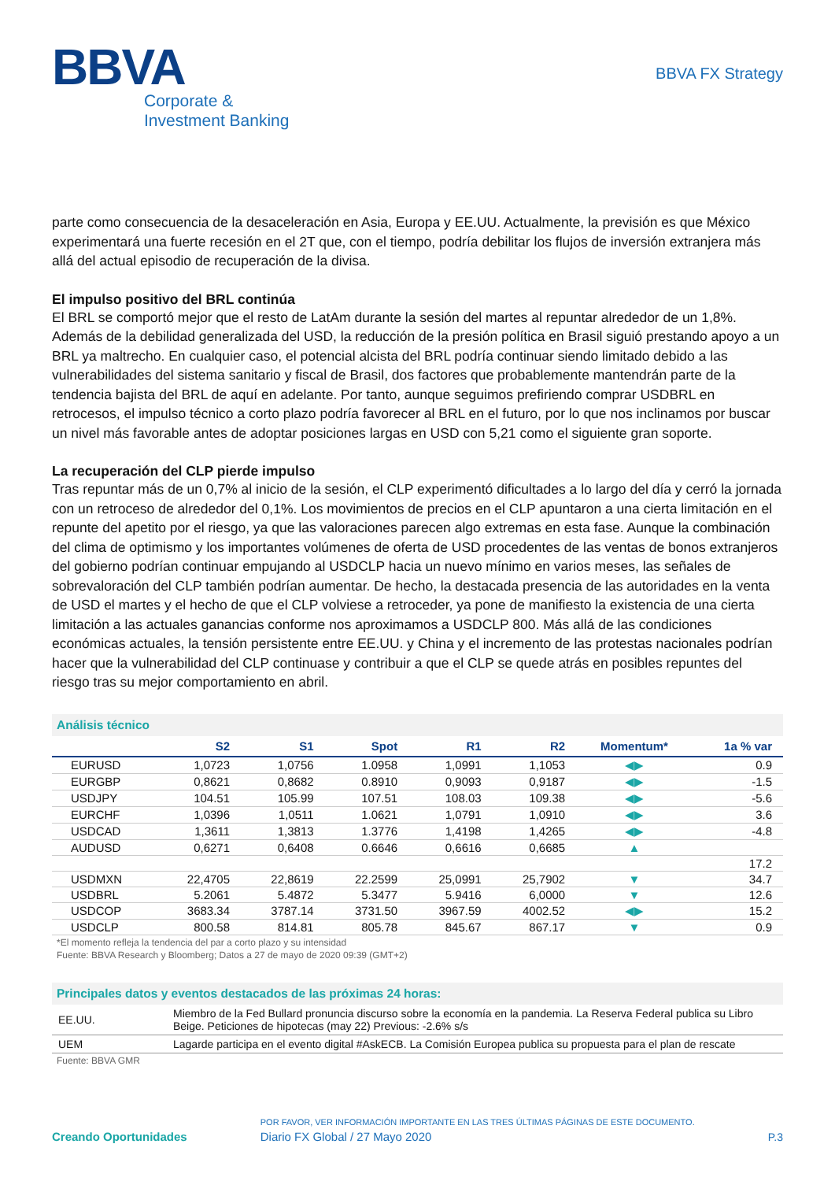BBVA
Corporate &
Investment Banking
BBVA FX Strategy
parte como consecuencia de la desaceleración en Asia, Europa y EE.UU. Actualmente, la previsión es que México experimentará una fuerte recesión en el 2T que, con el tiempo, podría debilitar los flujos de inversión extranjera más allá del actual episodio de recuperación de la divisa.
El impulso positivo del BRL continúa
El BRL se comportó mejor que el resto de LatAm durante la sesión del martes al repuntar alrededor de un 1,8%. Además de la debilidad generalizada del USD, la reducción de la presión política en Brasil siguió prestando apoyo a un BRL ya maltrecho. En cualquier caso, el potencial alcista del BRL podría continuar siendo limitado debido a las vulnerabilidades del sistema sanitario y fiscal de Brasil, dos factores que probablemente mantendrán parte de la tendencia bajista del BRL de aquí en adelante. Por tanto, aunque seguimos prefiriendo comprar USDBRL en retrocesos, el impulso técnico a corto plazo podría favorecer al BRL en el futuro, por lo que nos inclinamos por buscar un nivel más favorable antes de adoptar posiciones largas en USD con 5,21 como el siguiente gran soporte.
La recuperación del CLP pierde impulso
Tras repuntar más de un 0,7% al inicio de la sesión, el CLP experimentó dificultades a lo largo del día y cerró la jornada con un retroceso de alrededor del 0,1%. Los movimientos de precios en el CLP apuntaron a una cierta limitación en el repunte del apetito por el riesgo, ya que las valoraciones parecen algo extremas en esta fase. Aunque la combinación del clima de optimismo y los importantes volúmenes de oferta de USD procedentes de las ventas de bonos extranjeros del gobierno podrían continuar empujando al USDCLP hacia un nuevo mínimo en varios meses, las señales de sobrevaloración del CLP también podrían aumentar. De hecho, la destacada presencia de las autoridades en la venta de USD el martes y el hecho de que el CLP volviese a retroceder, ya pone de manifiesto la existencia de una cierta limitación a las actuales ganancias conforme nos aproximamos a USDCLP 800. Más allá de las condiciones económicas actuales, la tensión persistente entre EE.UU. y China y el incremento de las protestas nacionales podrían hacer que la vulnerabilidad del CLP continuase y contribuir a que el CLP se quede atrás en posibles repuntes del riesgo tras su mejor comportamiento en abril.
Análisis técnico
| | S2 | S1 | Spot | R1 | R2 | Momentum* | 1a % var |
| --- | --- | --- | --- | --- | --- | --- | --- |
| EURUSD | 1,0723 | 1,0756 | 1.0958 | 1,0991 | 1,1053 | ◀▶ | 0.9 |
| EURGBP | 0,8621 | 0,8682 | 0.8910 | 0,9093 | 0,9187 | ◀▶ | -1.5 |
| USDJPY | 104.51 | 105.99 | 107.51 | 108.03 | 109.38 | ◀▶ | -5.6 |
| EURCHF | 1,0396 | 1,0511 | 1.0621 | 1,0791 | 1,0910 | ◀▶ | 3.6 |
| USDCAD | 1,3611 | 1,3813 | 1.3776 | 1,4198 | 1,4265 | ◀▶ | -4.8 |
| AUDUSD | 0,6271 | 0,6408 | 0.6646 | 0,6616 | 0,6685 | ▲ | |
| | | | | | | | 17.2 |
| USDMXN | 22,4705 | 22,8619 | 22.2599 | 25,0991 | 25,7902 | ▼ | 34.7 |
| USDBRL | 5.2061 | 5.4872 | 5.3477 | 5.9416 | 6,0000 | ▼ | 12.6 |
| USDCOP | 3683.34 | 3787.14 | 3731.50 | 3967.59 | 4002.52 | ◀▶ | 15.2 |
| USDCLP | 800.58 | 814.81 | 805.78 | 845.67 | 867.17 | ▼ | 0.9 |
*El momento refleja la tendencia del par a corto plazo y su intensidad
Fuente: BBVA Research y Bloomberg; Datos a 27 de mayo de 2020 09:39 (GMT+2)
Principales datos y eventos destacados de las próximas 24 horas:
| EE.UU. | Miembro de la Fed Bullard pronuncia discurso sobre la economía en la pandemia. La Reserva Federal publica su Libro Beige. Peticiones de hipotecas (may 22) Previous: -2.6% s/s |
| UEM | Lagarde participa en el evento digital #AskECB. La Comisión Europea publica su propuesta para el plan de rescate |
Fuente: BBVA GMR
Creando Oportunidades
POR FAVOR, VER INFORMACIÓN IMPORTANTE EN LAS TRES ÚLTIMAS PÁGINAS DE ESTE DOCUMENTO.
Diario FX Global / 27 Mayo 2020
P.3